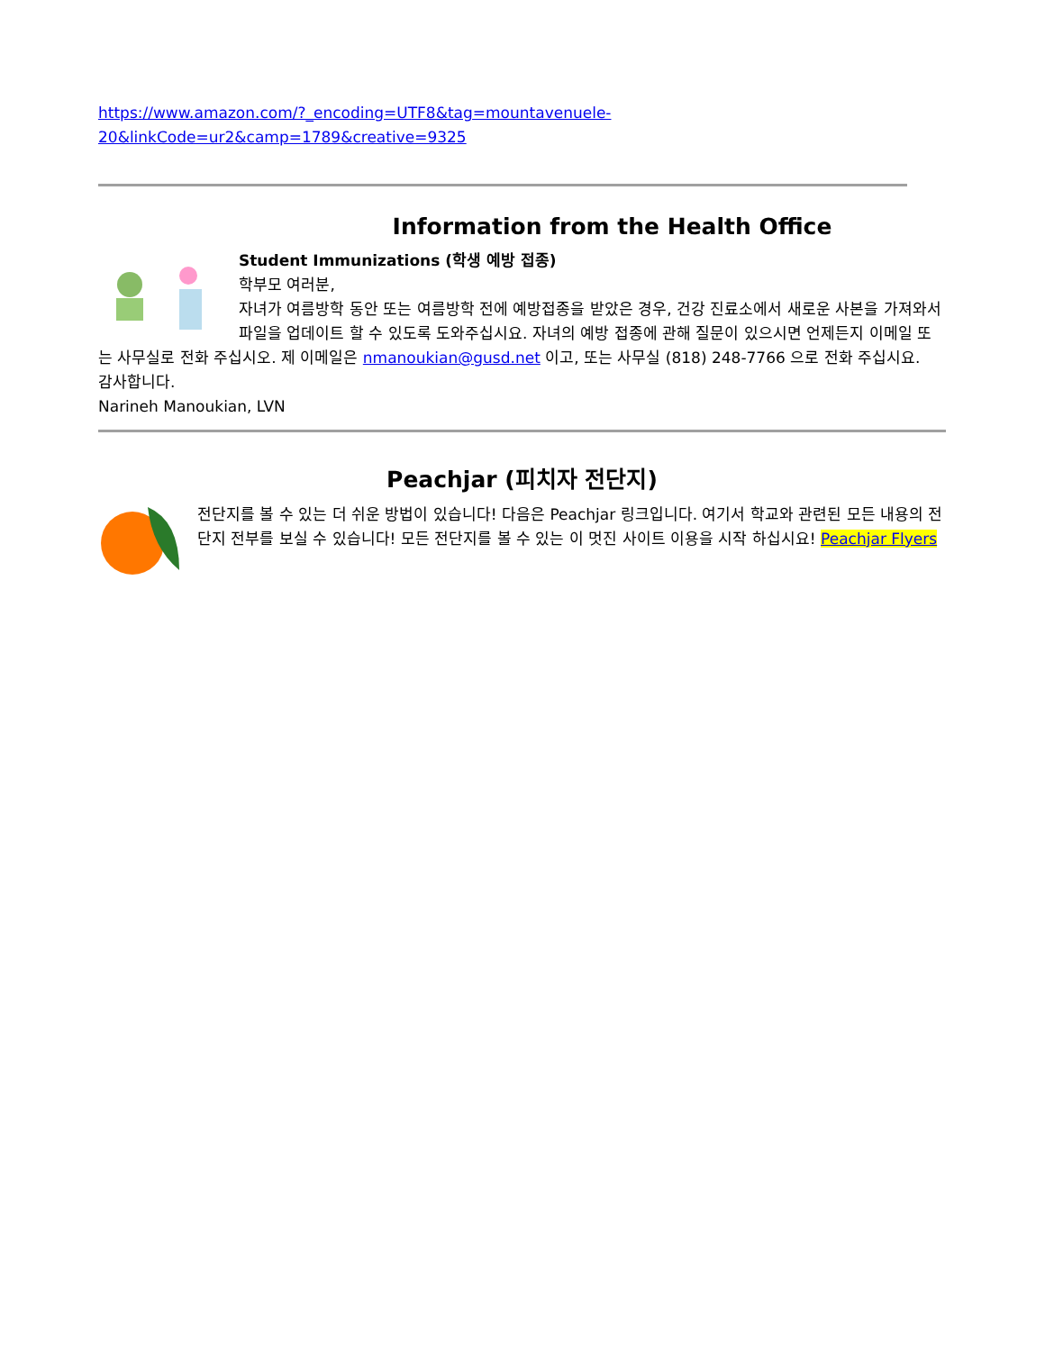https://www.amazon.com/?_encoding=UTF8&tag=mountavenuele-
20&linkCode=ur2&camp=1789&creative=9325
Information from the Health Office
Student Immunizations (학생 예방 접종)
학부모 여러분,
자녀가 여름방학 동안 또는 여름방학 전에 예방접종을 받았은 경우, 건강 진료소에서 새로운 사본을 가져와서 파일을 업데이트 할 수 있도록 도와주십시요. 자녀의 예방 접종에 관해 질문이 있으시면 언제든지 이메일 또는 사무실로 전화 주십시오. 제 이메일은 nmanoukian@gusd.net 이고, 또는 사무실 (818) 248-7766 으로 전화 주십시요.
감사합니다.
Narineh Manoukian, LVN
Peachjar (피치자 전단지)
전단지를 볼 수 있는 더 쉬운 방법이 있습니다! 다음은 Peachjar 링크입니다. 여기서 학교와 관련된 모든 내용의 전단지 전부를 보실 수 있습니다! 모든 전단지를 볼 수 있는 이 멋진 사이트 이용을 시작 하십시요! Peachjar Flyers